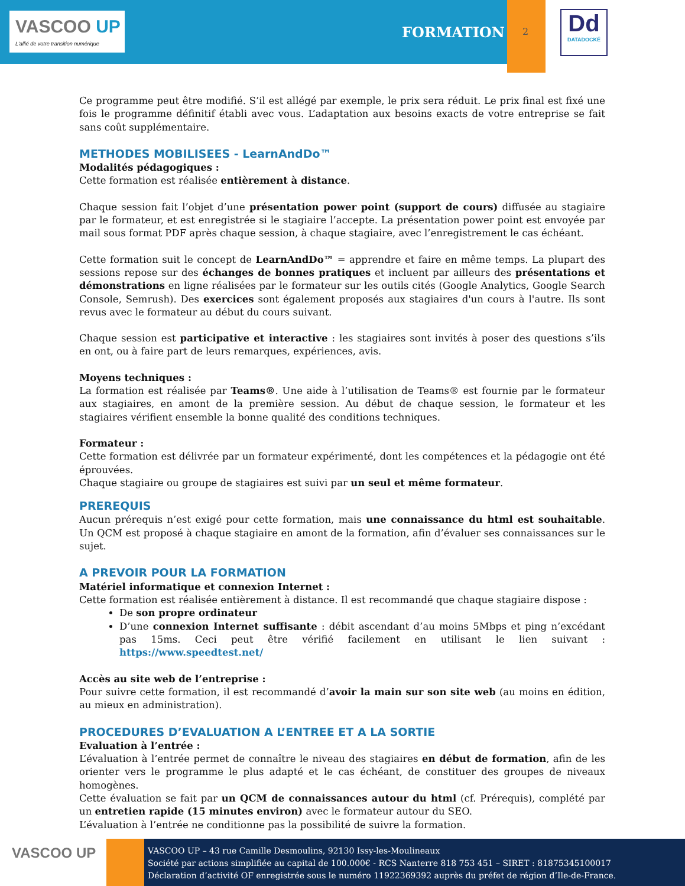VASCOO UP
L'allié de votre transition numérique
FORMATION 2
Dd
DATADOCKÉ
Ce programme peut être modifié. S’il est allégé par exemple, le prix sera réduit. Le prix final est fixé une fois le programme définitif établi avec vous. L’adaptation aux besoins exacts de votre entreprise se fait sans coût supplémentaire.
METHODES MOBILISEES - LearnAndDo™
Modalités pédagogiques :
Cette formation est réalisée entièrement à distance.
Chaque session fait l’objet d’une présentation power point (support de cours) diffusée au stagiaire par le formateur, et est enregistrée si le stagiaire l’accepte. La présentation power point est envoyée par mail sous format PDF après chaque session, à chaque stagiaire, avec l’enregistrement le cas échéant.
Cette formation suit le concept de LearnAndDo™ = apprendre et faire en même temps. La plupart des sessions repose sur des échanges de bonnes pratiques et incluent par ailleurs des présentations et démonstrations en ligne réalisées par le formateur sur les outils cités (Google Analytics, Google Search Console, Semrush). Des exercices sont également proposés aux stagiaires d'un cours à l'autre. Ils sont revus avec le formateur au début du cours suivant.
Chaque session est participative et interactive : les stagiaires sont invités à poser des questions s’ils en ont, ou à faire part de leurs remarques, expériences, avis.
Moyens techniques :
La formation est réalisée par Teams®. Une aide à l’utilisation de Teams® est fournie par le formateur aux stagiaires, en amont de la première session. Au début de chaque session, le formateur et les stagiaires vérifient ensemble la bonne qualité des conditions techniques.
Formateur :
Cette formation est délivrée par un formateur expérimenté, dont les compétences et la pédagogie ont été éprouvées.
Chaque stagiaire ou groupe de stagiaires est suivi par un seul et même formateur.
PREREQUIS
Aucun prérequis n’est exigé pour cette formation, mais une connaissance du html est souhaitable. Un QCM est proposé à chaque stagiaire en amont de la formation, afin d’évaluer ses connaissances sur le sujet.
A PREVOIR POUR LA FORMATION
Matériel informatique et connexion Internet :
Cette formation est réalisée entièrement à distance. Il est recommandé que chaque stagiaire dispose :
De son propre ordinateur
D’une connexion Internet suffisante : débit ascendant d’au moins 5Mbps et ping n’excédant pas 15ms. Ceci peut être vérifié facilement en utilisant le lien suivant : https://www.speedtest.net/
Accès au site web de l’entreprise :
Pour suivre cette formation, il est recommandé d’avoir la main sur son site web (au moins en édition, au mieux en administration).
PROCEDURES D’EVALUATION A L’ENTREE ET A LA SORTIE
Evaluation à l’entrée :
L’évaluation à l’entrée permet de connaître le niveau des stagiaires en début de formation, afin de les orienter vers le programme le plus adapté et le cas échéant, de constituer des groupes de niveaux homogènes.
Cette évaluation se fait par un QCM de connaissances autour du html (cf. Prérequis), complété par un entretien rapide (15 minutes environ) avec le formateur autour du SEO.
L’évaluation à l’entrée ne conditionne pas la possibilité de suivre la formation.
VASCOO UP
VASCOO UP – 43 rue Camille Desmoulins, 92130 Issy-les-Moulineaux
Société par actions simplifiée au capital de 100.000€ - RCS Nanterre 818 753 451 – SIRET : 81875345100017
Déclaration d’activité OF enregistrée sous le numéro 11922369392 auprès du préfet de région d’Ile-de-France.